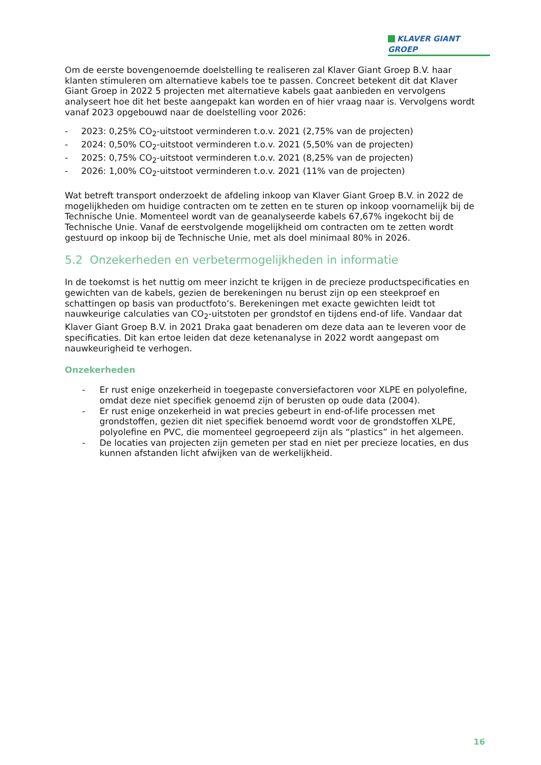KLAVER GIANT GROEP
Om de eerste bovengenoemde doelstelling te realiseren zal Klaver Giant Groep B.V. haar klanten stimuleren om alternatieve kabels toe te passen. Concreet betekent dit dat Klaver Giant Groep in 2022 5 projecten met alternatieve kabels gaat aanbieden en vervolgens analyseert hoe dit het beste aangepakt kan worden en of hier vraag naar is. Vervolgens wordt vanaf 2023 opgebouwd naar de doelstelling voor 2026:
- 2023: 0,25% CO<sub>2</sub>-uitstoot verminderen t.o.v. 2021 (2,75% van de projecten)
- 2024: 0,50% CO<sub>2</sub>-uitstoot verminderen t.o.v. 2021 (5,50% van de projecten)
- 2025: 0,75% CO<sub>2</sub>-uitstoot verminderen t.o.v. 2021 (8,25% van de projecten)
- 2026: 1,00% CO<sub>2</sub>-uitstoot verminderen t.o.v. 2021 (11% van de projecten)
Wat betreft transport onderzoekt de afdeling inkoop van Klaver Giant Groep B.V. in 2022 de mogelijkheden om huidige contracten om te zetten en te sturen op inkoop voornamelijk bij de Technische Unie. Momenteel wordt van de geanalyseerde kabels 67,67% ingekocht bij de Technische Unie. Vanaf de eerstvolgende mogelijkheid om contracten om te zetten wordt gestuurd op inkoop bij de Technische Unie, met als doel minimaal 80% in 2026.
5.2 Onzekerheden en verbetermogelijkheden in informatie
In de toekomst is het nuttig om meer inzicht te krijgen in de precieze productspecificaties en gewichten van de kabels, gezien de berekeningen nu berust zijn op een steekproef en schattingen op basis van productfoto’s. Berekeningen met exacte gewichten leidt tot nauwkeurige calculaties van CO<sub>2</sub>-uitstoten per grondstof en tijdens end-of life. Vandaar dat Klaver Giant Groep B.V. in 2021 Draka gaat benaderen om deze data aan te leveren voor de specificaties. Dit kan ertoe leiden dat deze ketenanalyse in 2022 wordt aangepast om nauwkeurigheid te verhogen.
Onzekerheden
- Er rust enige onzekerheid in toegepaste conversiefactoren voor XLPE en polyolefine, omdat deze niet specifiek genoemd zijn of berusten op oude data (2004).
- Er rust enige onzekerheid in wat precies gebeurt in end-of-life processen met grondstoffen, gezien dit niet specifiek benoemd wordt voor de grondstoffen XLPE, polyolefine en PVC, die momenteel gegroepeerd zijn als “plastics” in het algemeen.
- De locaties van projecten zijn gemeten per stad en niet per precieze locaties, en dus kunnen afstanden licht afwijken van de werkelijkheid.
16